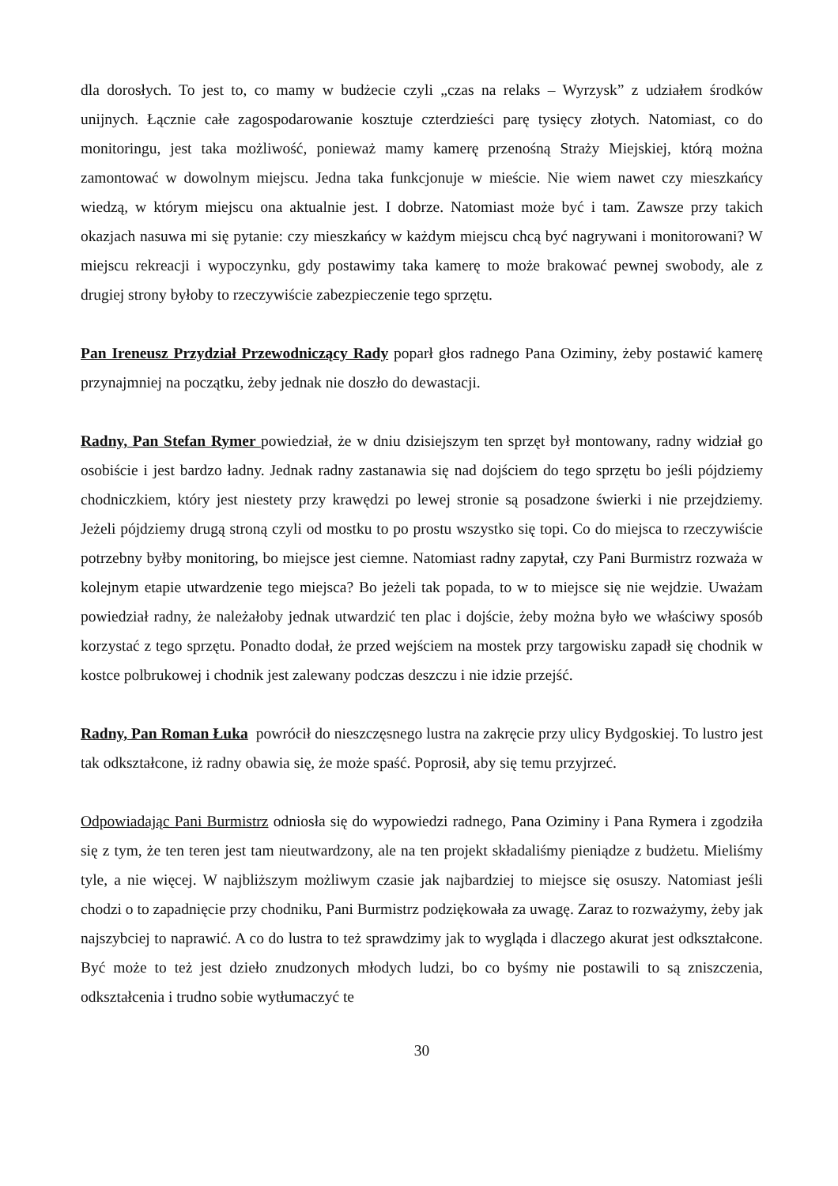dla dorosłych. To jest to, co mamy w budżecie czyli „czas na relaks – Wyrzysk” z udziałem środków unijnych. Łącznie całe zagospodarowanie kosztuje czterdzieści parę tysięcy złotych. Natomiast, co do monitoringu, jest taka możliwość, ponieważ mamy kamerę przenośną Straży Miejskiej, którą można zamontować w dowolnym miejscu. Jedna taka funkcjonuje w mieście. Nie wiem nawet czy mieszkańcy wiedzą, w którym miejscu ona aktualnie jest. I dobrze. Natomiast może być i tam. Zawsze przy takich okazjach nasuwa mi się pytanie: czy mieszkańcy w każdym miejscu chcą być nagrywani i monitorowani? W miejscu rekreacji i wypoczynku, gdy postawimy taka kamerę to może brakować pewnej swobody, ale z drugiej strony byłoby to rzeczywiście zabezpieczenie tego sprzętu.
Pan Ireneusz Przydział Przewodniczący Rady poparł głos radnego Pana Oziminy, żeby postawić kamerę przynajmniej na początku, żeby jednak nie doszło do dewastacji.
Radny, Pan Stefan Rymer powiedział, że w dniu dzisiejszym ten sprzęt był montowany, radny widział go osobiście i jest bardzo ładny. Jednak radny zastanawia się nad dojściem do tego sprzętu bo jeśli pójdziemy chodniczkiem, który jest niestety przy krawędzi po lewej stronie są posadzone świerki i nie przejdziemy. Jeżeli pójdziemy drugą stroną czyli od mostku to po prostu wszystko się topi. Co do miejsca to rzeczywiście potrzebny byłby monitoring, bo miejsce jest ciemne. Natomiast radny zapytał, czy Pani Burmistrz rozważa w kolejnym etapie utwardzenie tego miejsca? Bo jeżeli tak popada, to w to miejsce się nie wejdzie. Uważam powiedział radny, że należałoby jednak utwardzić ten plac i dojście, żeby można było we właściwy sposób korzystać z tego sprzętu. Ponadto dodał, że przed wejściem na mostek przy targowisku zapadł się chodnik w kostce polbrukowej i chodnik jest zalewany podczas deszczu i nie idzie przejść.
Radny, Pan Roman Łuka powrócił do nieszczęsnego lustra na zakręcie przy ulicy Bydgoskiej. To lustro jest tak odkształcone, iż radny obawia się, że może spaść. Poprosił, aby się temu przyjrzeć.
Odpowiadając Pani Burmistrz odniosła się do wypowiedzi radnego, Pana Oziminy i Pana Rymera i zgodziła się z tym, że ten teren jest tam nieutwardzony, ale na ten projekt składaliśmy pieniądze z budżetu. Mieliśmy tyle, a nie więcej. W najbliższym możliwym czasie jak najbardziej to miejsce się osuszy. Natomiast jeśli chodzi o to zapadnięcie przy chodniku, Pani Burmistrz podziękowała za uwagę. Zaraz to rozważymy, żeby jak najszybciej to naprawić. A co do lustra to też sprawdzimy jak to wygląda i dlaczego akurat jest odkształcone. Być może to też jest dzieło znudzonych młodych ludzi, bo co byśmy nie postawili to są zniszczenia, odkształcenia i trudno sobie wytłumaczyć te
30